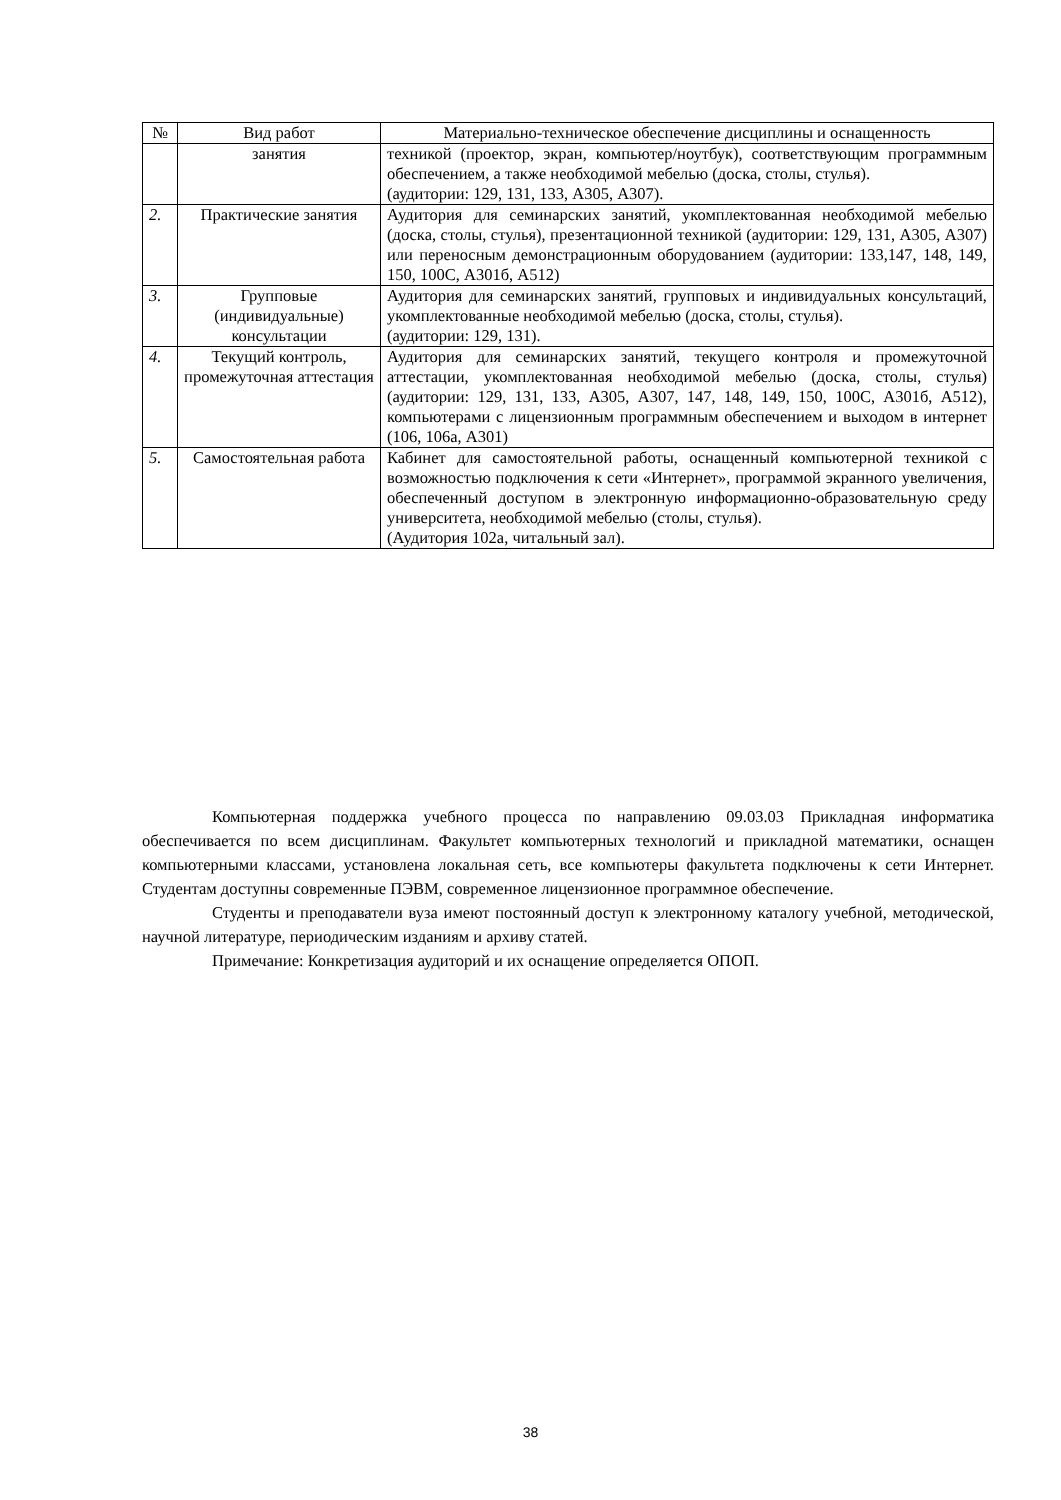| № | Вид работ | Материально-техническое обеспечение дисциплины и оснащенность |
| --- | --- | --- |
| | занятия | техникой (проектор, экран, компьютер/ноутбук), соответствующим программным обеспечением, а также необходимой мебелью (доска, столы, стулья). (аудитории: 129, 131, 133, А305, А307). |
| 2. | Практические занятия | Аудитория для семинарских занятий, укомплектованная необходимой мебелью (доска, столы, стулья), презентационной техникой (аудитории: 129, 131, А305, А307) или переносным демонстрационным оборудованием (аудитории: 133,147, 148, 149, 150, 100С, А301б, А512) |
| 3. | Групповые (индивидуальные) консультации | Аудитория для семинарских занятий, групповых и индивидуальных консультаций, укомплектованные необходимой мебелью (доска, столы, стулья). (аудитории: 129, 131). |
| 4. | Текущий контроль, промежуточная аттестация | Аудитория для семинарских занятий, текущего контроля и промежуточной аттестации, укомплектованная необходимой мебелью (доска, столы, стулья) (аудитории: 129, 131, 133, А305, А307, 147, 148, 149, 150, 100С, А301б, А512), компьютерами с лицензионным программным обеспечением и выходом в интернет (106, 106а, А301) |
| 5. | Самостоятельная работа | Кабинет для самостоятельной работы, оснащенный компьютерной техникой с возможностью подключения к сети «Интернет», программой экранного увеличения, обеспеченный доступом в электронную информационно-образовательную среду университета, необходимой мебелью (столы, стулья). (Аудитория 102а, читальный зал). |
Компьютерная поддержка учебного процесса по направлению 09.03.03 Прикладная информатика обеспечивается по всем дисциплинам. Факультет компьютерных технологий и прикладной математики, оснащен компьютерными классами, установлена локальная сеть, все компьютеры факультета подключены к сети Интернет. Студентам доступны современные ПЭВМ, современное лицензионное программное обеспечение.
Студенты и преподаватели вуза имеют постоянный доступ к электронному каталогу учебной, методической, научной литературе, периодическим изданиям и архиву статей.
Примечание: Конкретизация аудиторий и их оснащение определяется ОПОП.
38